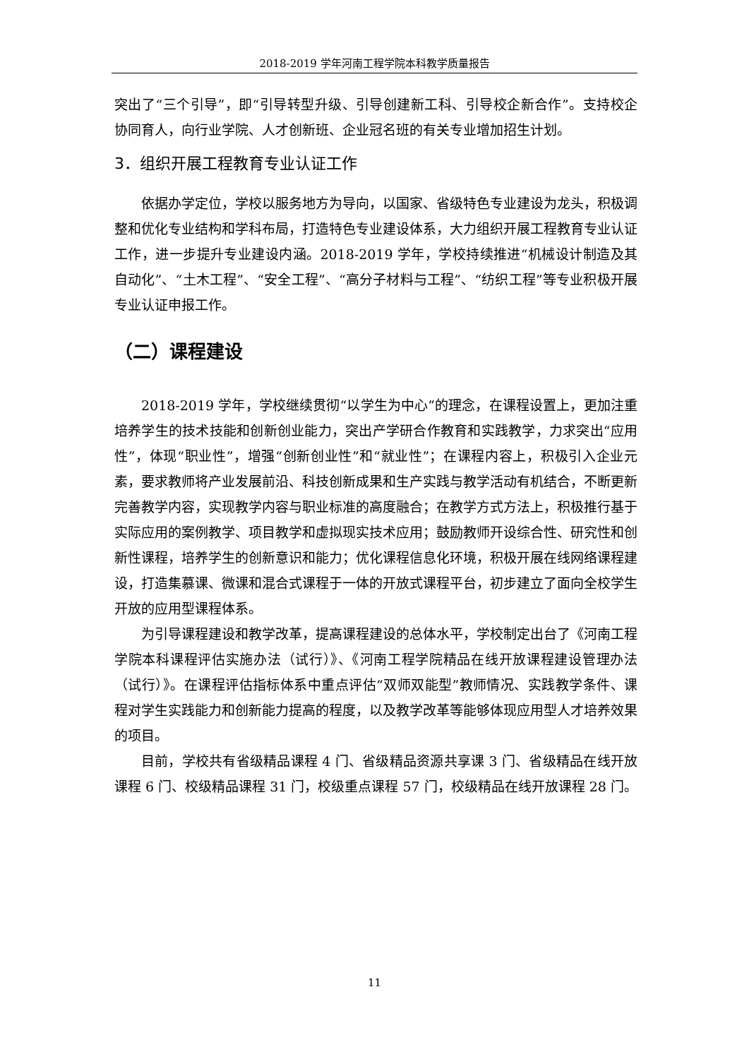2018-2019 学年河南工程学院本科教学质量报告
突出了“三个引导”，即“引导转型升级、引导创建新工科、引导校企新合作”。支持校企协同育人，向行业学院、人才创新班、企业冠名班的有关专业增加招生计划。
3．组织开展工程教育专业认证工作
依据办学定位，学校以服务地方为导向，以国家、省级特色专业建设为龙头，积极调整和优化专业结构和学科布局，打造特色专业建设体系，大力组织开展工程教育专业认证工作，进一步提升专业建设内涵。2018-2019 学年，学校持续推进“机械设计制造及其自动化”、“土木工程”、“安全工程”、“高分子材料与工程”、“纺织工程”等专业积极开展专业认证申报工作。
（二）课程建设
2018-2019 学年，学校继续贯彻“以学生为中心”的理念，在课程设置上，更加注重培养学生的技术技能和创新创业能力，突出产学研合作教育和实践教学，力求突出“应用性”，体现“职业性”，增强“创新创业性”和“就业性”；在课程内容上，积极引入企业元素，要求教师将产业发展前沿、科技创新成果和生产实践与教学活动有机结合，不断更新完善教学内容，实现教学内容与职业标准的高度融合；在教学方式方法上，积极推行基于实际应用的案例教学、项目教学和虚拟现实技术应用；鼓励教师开设综合性、研究性和创新性课程，培养学生的创新意识和能力；优化课程信息化环境，积极开展在线网络课程建设，打造集慕课、微课和混合式课程于一体的开放式课程平台，初步建立了面向全校学生开放的应用型课程体系。
为引导课程建设和教学改革，提高课程建设的总体水平，学校制定出台了《河南工程学院本科课程评估实施办法（试行）》、《河南工程学院精品在线开放课程建设管理办法（试行）》。在课程评估指标体系中重点评估“双师双能型”教师情况、实践教学条件、课程对学生实践能力和创新能力提高的程度，以及教学改革等能够体现应用型人才培养效果的项目。
目前，学校共有省级精品课程 4 门、省级精品资源共享课 3 门、省级精品在线开放课程 6 门、校级精品课程 31 门，校级重点课程 57 门，校级精品在线开放课程 28 门。
11